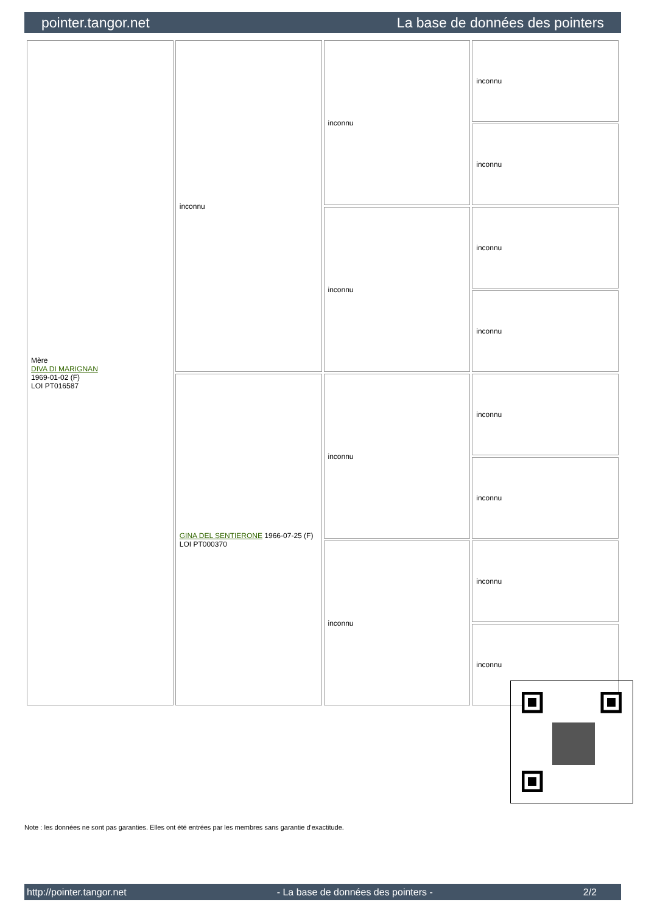pointer.tangor.net La base de données des pointers
| Mère DIVA DI MARIGNAN 1969-01-02 (F) LOI PT016587 | inconnu | inconnu | inconnu |
| | | | inconnu |
| | | inconnu | inconnu |
| | | | inconnu |
| | GINA DEL SENTIERONE 1966-07-25 (F) LOI PT000370 | inconnu | inconnu |
| | | | inconnu |
| | | inconnu | inconnu |
| | | | inconnu |
Note : les données ne sont pas garanties. Elles ont été entrées par les membres sans garantie d'exactitude.
http://pointer.tangor.net - La base de données des pointers - 2/2